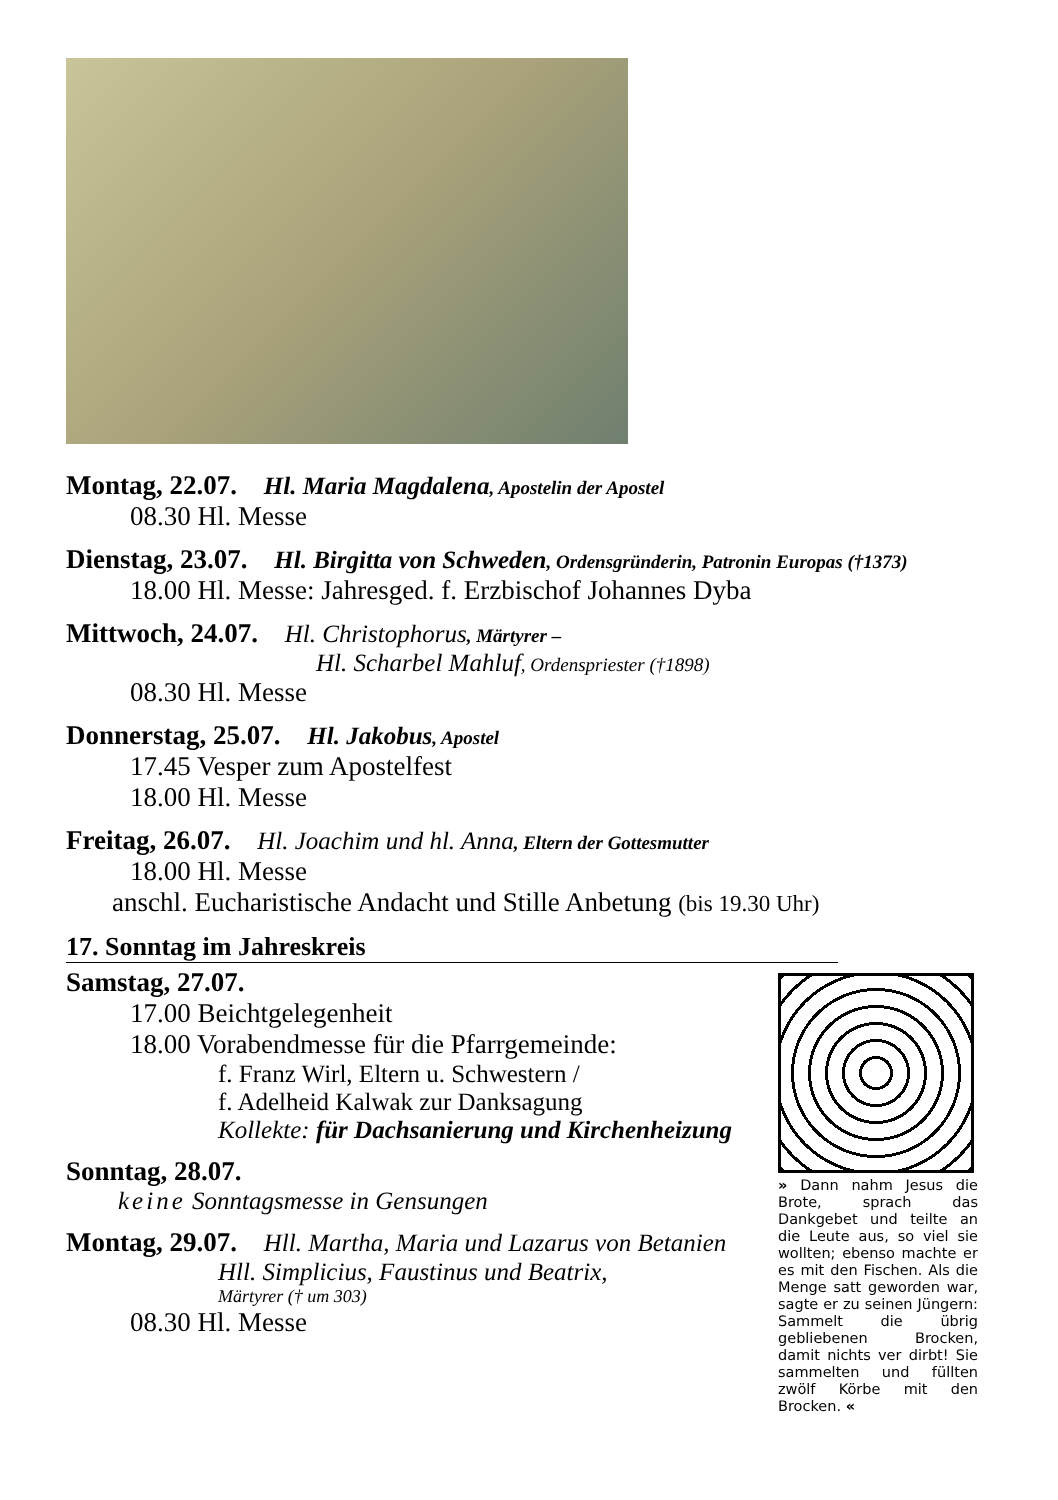Montag, 22.07. Hl. Maria Magdalena, Apostelin der Apostel
08.30 Hl. Messe
Dienstag, 23.07. Hl. Birgitta von Schweden, Ordensgründerin, Patronin Europas (†1373)
18.00 Hl. Messe: Jahresged. f. Erzbischof Johannes Dyba
Mittwoch, 24.07. Hl. Christophorus, Märtyrer –
Hl. Scharbel Mahluf, Ordenspriester (†1898)
08.30 Hl. Messe
Donnerstag, 25.07. Hl. Jakobus, Apostel
17.45 Vesper zum Apostelfest
18.00 Hl. Messe
Freitag, 26.07. Hl. Joachim und hl. Anna, Eltern der Gottesmutter
18.00 Hl. Messe
anschl. Eucharistische Andacht und Stille Anbetung (bis 19.30 Uhr)
17. Sonntag im Jahreskreis
Samstag, 27.07.
17.00 Beichtgelegenheit
18.00 Vorabendmesse für die Pfarrgemeinde:
f. Franz Wirl, Eltern u. Schwestern /
f. Adelheid Kalwak zur Danksagung
Kollekte: für Dachsanierung und Kirchenheizung
Sonntag, 28.07.
keine Sonntagsmesse in Gensungen
Montag, 29.07. Hll. Martha, Maria und Lazarus von Betanien
Hll. Simplicius, Faustinus und Beatrix,
Märtyrer († um 303)
08.30 Hl. Messe
» Dann nahm Jesus die Brote, sprach das Dankgebet und teilte an die Leute aus, so viel sie wollten; ebenso machte er es mit den Fischen. Als die Menge satt geworden war, sagte er zu seinen Jüngern: Sammelt die übrig gebliebenen Brocken, damit nichts ver dirbt! Sie sammelten und füllten zwölf Körbe mit den Brocken. «